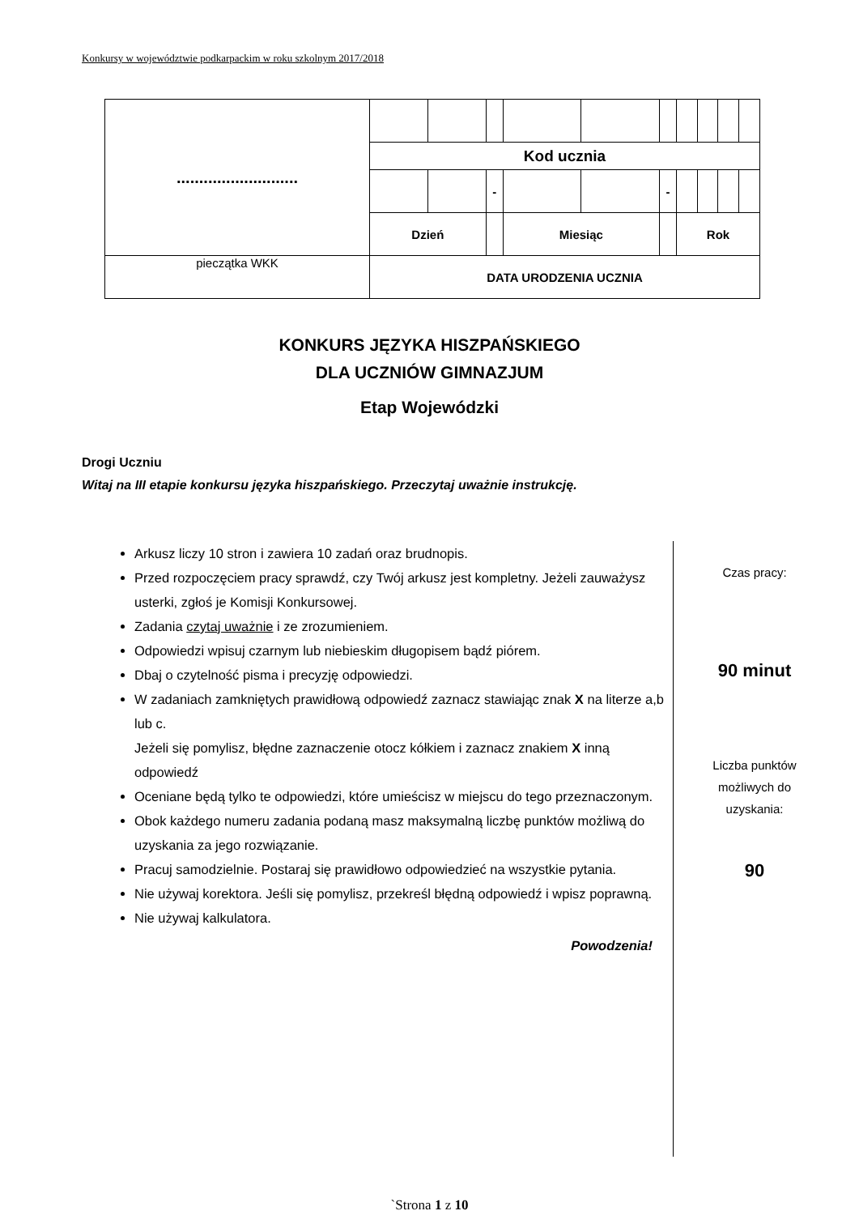Konkursy w województwie podkarpackim w roku szkolnym 2017/2018
| ........................... | | | | | | | | | | |
| | Kod ucznia | | | | | | | | | |
| | | | - | | | - | | | | |
| | Dzień | | | Miesiąc | | | Rok | | | |
| pieczątka WKK | DATA URODZENIA UCZNIA | | | | | | | | | |
KONKURS JĘZYKA HISZPAŃSKIEGO
DLA UCZNIÓW GIMNAZJUM
Etap Wojewódzki
Drogi Uczniu
Witaj na III etapie konkursu języka hiszpańskiego. Przeczytaj uważnie instrukcję.
Arkusz liczy 10 stron i zawiera 10 zadań oraz brudnopis.
Przed rozpoczęciem pracy sprawdź, czy Twój arkusz jest kompletny. Jeżeli zauważysz usterki, zgłoś je Komisji Konkursowej.
Zadania czytaj uważnie i ze zrozumieniem.
Odpowiedzi wpisuj czarnym lub niebieskim długopisem bądź piórem.
Dbaj o czytelność pisma i precyzję odpowiedzi.
W zadaniach zamkniętych prawidłową odpowiedź zaznacz stawiając znak X na literze a,b lub c.
Jeżeli się pomylisz, błędne zaznaczenie otocz kółkiem i zaznacz znakiem X inną odpowiedź
Oceniane będą tylko te odpowiedzi, które umieścisz w miejscu do tego przeznaczonym.
Obok każdego numeru zadania podaną masz maksymalną liczbę punktów możliwą do uzyskania za jego rozwiązanie.
Pracuj samodzielnie. Postaraj się prawidłowo odpowiedzieć na wszystkie pytania.
Nie używaj korektora. Jeśli się pomylisz, przekreśl błędną odpowiedź i wpisz poprawną.
Nie używaj kalkulatora.
Powodzenia!
Czas pracy:
90 minut
Liczba punktów
możliwych do
uzyskania:
90
`Strona 1 z 10